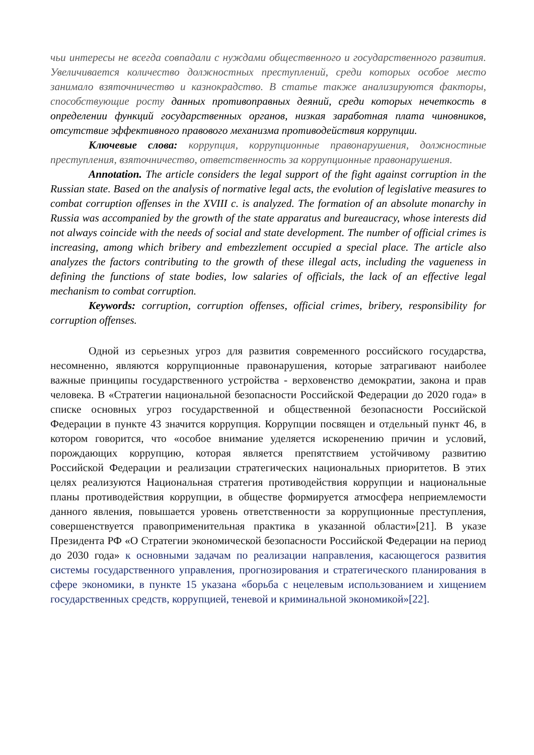чьи интересы не всегда совпадали с нуждами общественного и государственного развития. Увеличивается количество должностных преступлений, среди которых особое место занимало взяточничество и казнокрадство. В статье также анализируются факторы, способствующие росту данных противоправных деяний, среди которых нечеткость в определении функций государственных органов, низкая заработная плата чиновников, отсутствие эффективного правового механизма противодействия коррупции.
Ключевые слова: коррупция, коррупционные правонарушения, должностные преступления, взяточничество, ответственность за коррупционные правонарушения.
Annotation. The article considers the legal support of the fight against corruption in the Russian state. Based on the analysis of normative legal acts, the evolution of legislative measures to combat corruption offenses in the XVIII c. is analyzed. The formation of an absolute monarchy in Russia was accompanied by the growth of the state apparatus and bureaucracy, whose interests did not always coincide with the needs of social and state development. The number of official crimes is increasing, among which bribery and embezzlement occupied a special place. The article also analyzes the factors contributing to the growth of these illegal acts, including the vagueness in defining the functions of state bodies, low salaries of officials, the lack of an effective legal mechanism to combat corruption.
Keywords: corruption, corruption offenses, official crimes, bribery, responsibility for corruption offenses.
Одной из серьезных угроз для развития современного российского государства, несомненно, являются коррупционные правонарушения, которые затрагивают наиболее важные принципы государственного устройства - верховенство демократии, закона и прав человека. В «Стратегии национальной безопасности Российской Федерации до 2020 года» в списке основных угроз государственной и общественной безопасности Российской Федерации в пункте 43 значится коррупция. Коррупции посвящен и отдельный пункт 46, в котором говорится, что «особое внимание уделяется искоренению причин и условий, порождающих коррупцию, которая является препятствием устойчивому развитию Российской Федерации и реализации стратегических национальных приоритетов. В этих целях реализуются Национальная стратегия противодействия коррупции и национальные планы противодействия коррупции, в обществе формируется атмосфера неприемлемости данного явления, повышается уровень ответственности за коррупционные преступления, совершенствуется правоприменительная практика в указанной области»[21]. В указе Президента РФ «О Стратегии экономической безопасности Российской Федерации на период до 2030 года» к основными задачам по реализации направления, касающегося развития системы государственного управления, прогнозирования и стратегического планирования в сфере экономики, в пункте 15 указана «борьба с нецелевым использованием и хищением государственных средств, коррупцией, теневой и криминальной экономикой»[22].